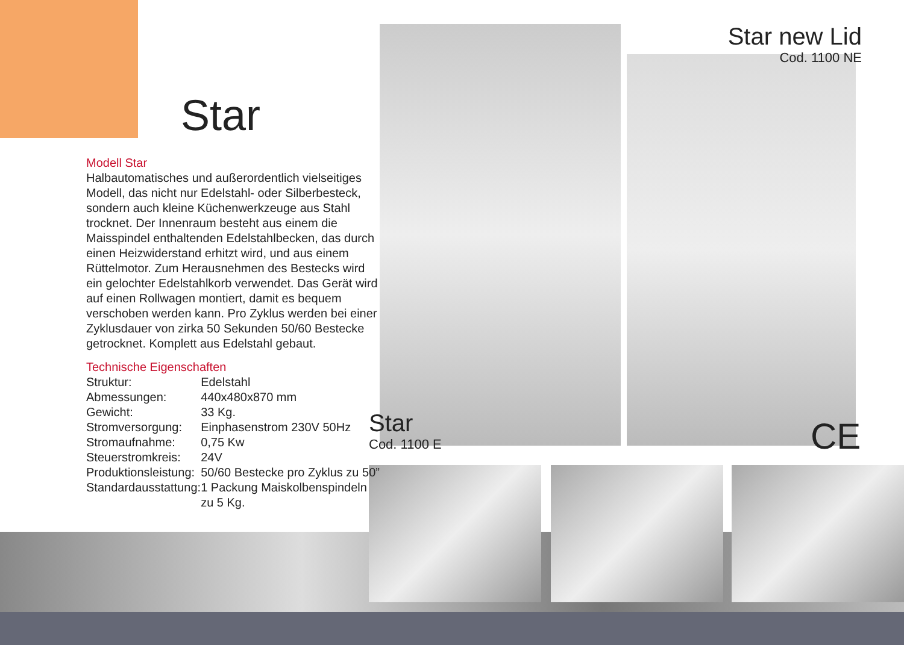Star
Modell Star
Halbautomatisches und außerordentlich vielseitiges Modell, das nicht nur Edelstahl- oder Silberbesteck, sondern auch kleine Küchenwerkzeuge aus Stahl trocknet. Der Innenraum besteht aus einem die Maisspindel enthaltenden Edelstahlbecken, das durch einen Heizwiderstand erhitzt wird, und aus einem Rüttelmotor. Zum Herausnehmen des Bestecks wird ein gelochter Edelstahlkorb verwendet. Das Gerät wird auf einen Rollwagen montiert, damit es bequem verschoben werden kann. Pro Zyklus werden bei einer Zyklusdauer von zirka 50 Sekunden 50/60 Bestecke getrocknet. Komplett aus Edelstahl gebaut.
Technische Eigenschaften
| Struktur: | Edelstahl |
| Abmessungen: | 440x480x870 mm |
| Gewicht: | 33 Kg. |
| Stromversorgung: | Einphasenstrom 230V 50Hz |
| Stromaufnahme: | 0,75 Kw |
| Steuerstromkreis: | 24V |
| Produktionsleistung: | 50/60 Bestecke pro Zyklus zu 50” |
| Standardausstattung: | 1 Packung Maiskolbenspindeln zu 5 Kg. |
Star new Lid
Cod. 1100 NE
Star
Cod. 1100 E
CE